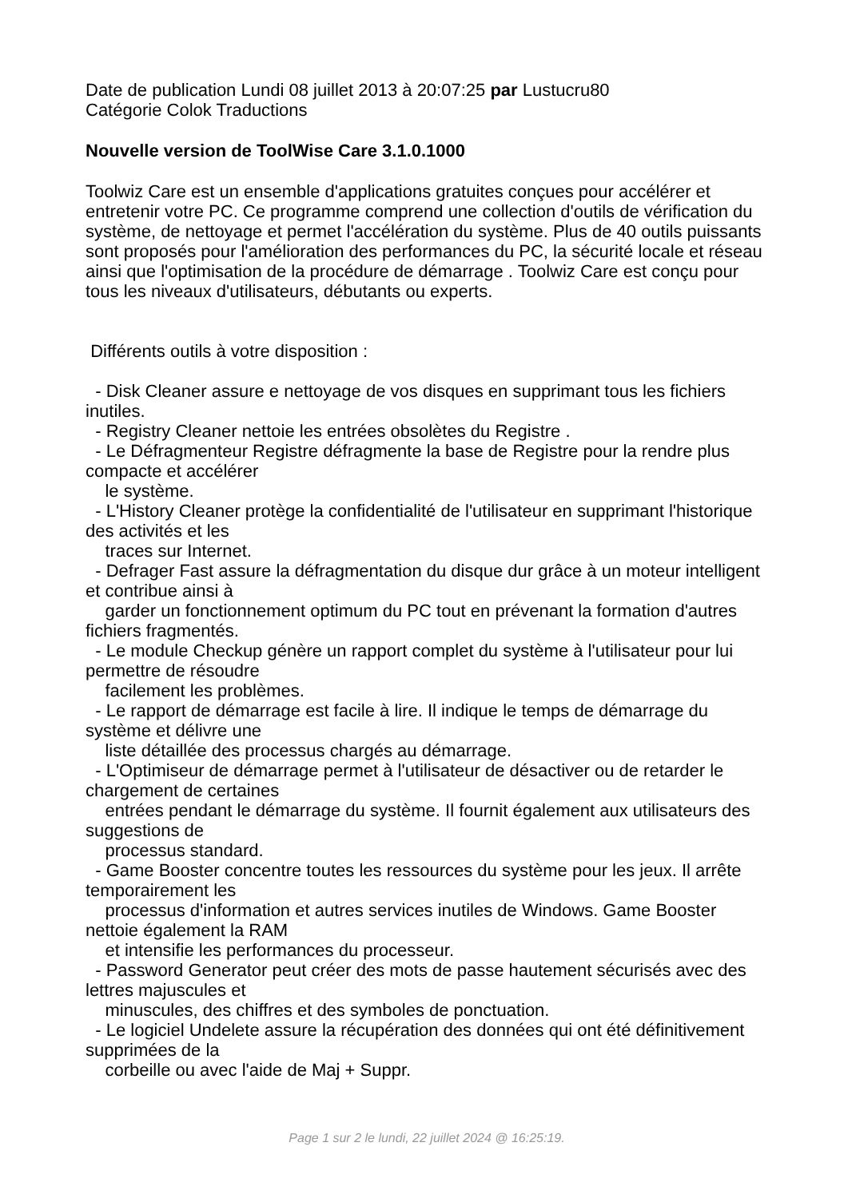Date de publication Lundi 08 juillet 2013 à 20:07:25 par Lustucru80
Catégorie Colok Traductions
Nouvelle version de ToolWise Care 3.1.0.1000
Toolwiz Care est un ensemble d'applications gratuites conçues pour accélérer et entretenir votre PC. Ce programme comprend une collection d'outils de vérification du système, de nettoyage et permet l'accélération du système. Plus de 40 outils puissants sont proposés pour l'amélioration des performances du PC, la sécurité locale et réseau ainsi que l'optimisation de la procédure de démarrage . Toolwiz Care est conçu pour tous les niveaux d'utilisateurs, débutants ou experts.
 Différents outils à votre disposition :

  - Disk Cleaner assure e nettoyage de vos disques en supprimant tous les fichiers inutiles.
  - Registry Cleaner nettoie les entrées obsolètes du Registre .
  - Le Défragmenteur Registre défragmente la base de Registre pour la rendre plus compacte et accélérer
    le système.
  - L'History Cleaner protège la confidentialité de l'utilisateur en supprimant l'historique des activités et les
    traces sur Internet.
  - Defrager Fast assure la défragmentation du disque dur grâce à un moteur intelligent et contribue ainsi à
    garder un fonctionnement optimum du PC tout en prévenant la formation d'autres fichiers fragmentés.
  - Le module Checkup génère un rapport complet du système à l'utilisateur pour lui permettre de résoudre
    facilement les problèmes.
  - Le rapport de démarrage est facile à lire. Il indique le temps de démarrage du système et délivre une
    liste détaillée des processus chargés au démarrage.
  - L'Optimiseur de démarrage permet à l'utilisateur de désactiver ou de retarder le chargement de certaines
    entrées pendant le démarrage du système. Il fournit également aux utilisateurs des suggestions de
    processus standard.
  - Game Booster concentre toutes les ressources du système pour les jeux. Il arrête temporairement les
    processus d'information et autres services inutiles de Windows. Game Booster nettoie également la RAM
    et intensifie les performances du processeur.
  - Password Generator peut créer des mots de passe hautement sécurisés avec des lettres majuscules et
    minuscules, des chiffres et des symboles de ponctuation.
  - Le logiciel Undelete assure la récupération des données qui ont été définitivement supprimées de la
    corbeille ou avec l'aide de Maj + Suppr.
Page 1 sur 2 le lundi, 22 juillet 2024 @ 16:25:19.